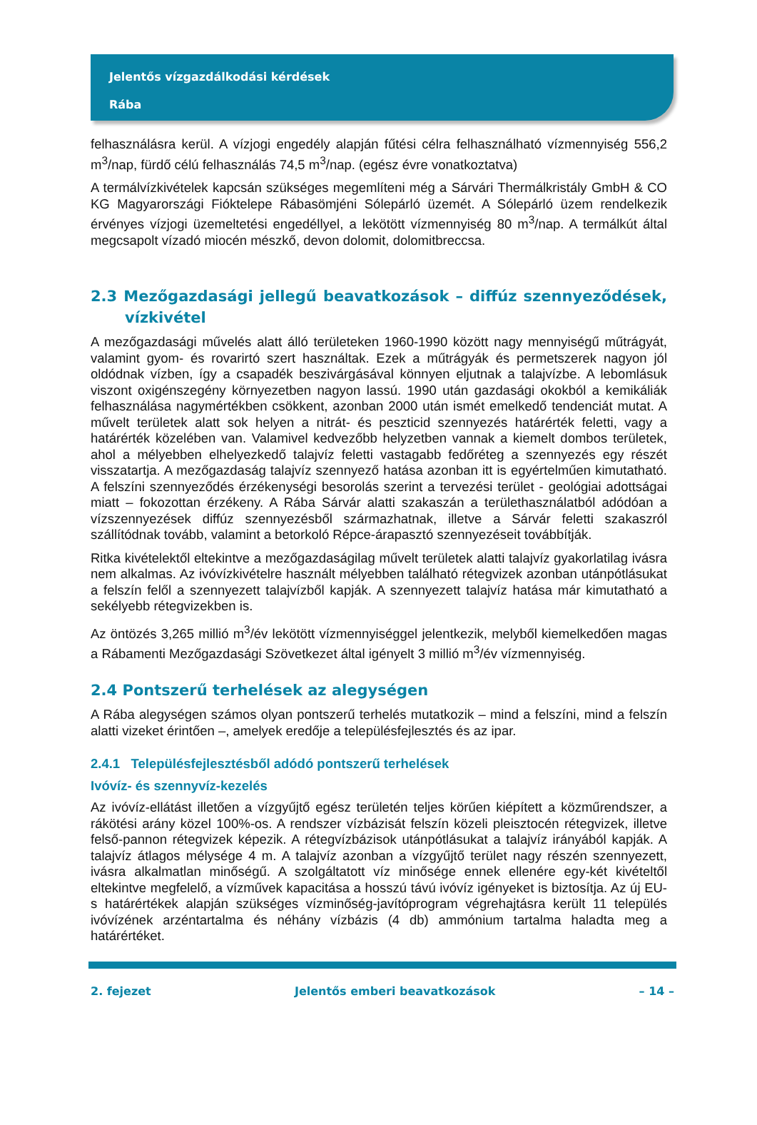Jelentős vízgazdálkodási kérdések
Rába
felhasználásra kerül. A vízjogi engedély alapján fűtési célra felhasználható vízmennyiség 556,2 m<sup>3</sup>/nap, fürdő célú felhasználás 74,5 m<sup>3</sup>/nap. (egész évre vonatkoztatva)
A termálvízkivételek kapcsán szükséges megemlíteni még a Sárvári Thermálkristály GmbH & CO KG Magyarországi Fióktelepe Rábasömjéni Sólepárló üzemét. A Sólepárló üzem rendelkezik érvényes vízjogi üzemeltetési engedéllyel, a lekötött vízmennyiség 80 m<sup>3</sup>/nap. A termálkút által megcsapolt vízadó miocén mészkő, devon dolomit, dolomitbreccsa.
2.3 Mezőgazdasági jellegű beavatkozások – diffúz szennyeződések, vízkivétel
A mezőgazdasági művelés alatt álló területeken 1960-1990 között nagy mennyiségű műtrágyát, valamint gyom- és rovarirtó szert használtak. Ezek a műtrágyák és permetszerek nagyon jól oldódnak vízben, így a csapadék beszivárgásával könnyen eljutnak a talajvízbe. A lebomlásuk viszont oxigénszegény környezetben nagyon lassú. 1990 után gazdasági okokból a kemikáliák felhasználása nagymértékben csökkent, azonban 2000 után ismét emelkedő tendenciát mutat. A művelt területek alatt sok helyen a nitrát- és peszticid szennyezés határérték feletti, vagy a határérték közelében van. Valamivel kedvezőbb helyzetben vannak a kiemelt dombos területek, ahol a mélyebben elhelyezkedő talajvíz feletti vastagabb fedőréteg a szennyezés egy részét visszatartja. A mezőgazdaság talajvíz szennyező hatása azonban itt is egyértelműen kimutatható. A felszíni szennyeződés érzékenységi besorolás szerint a tervezési terület - geológiai adottságai miatt – fokozottan érzékeny. A Rába Sárvár alatti szakaszán a területhasználatból adódóan a vízszennyezések diffúz szennyezésből származhatnak, illetve a Sárvár feletti szakaszról szállítódnak tovább, valamint a betorkoló Répce-árapasztó szennyezéseit továbbítják.
Ritka kivételektől eltekintve a mezőgazdaságilag művelt területek alatti talajvíz gyakorlatilag ivásra nem alkalmas. Az ivóvízkivételre használt mélyebben található rétegvizek azonban utánpótlásukat a felszín felől a szennyezett talajvízből kapják. A szennyezett talajvíz hatása már kimutatható a sekélyebb rétegvizekben is.
Az öntözés 3,265 millió m<sup>3</sup>/év lekötött vízmennyiséggel jelentkezik, melyből kiemelkedően magas a Rábamenti Mezőgazdasági Szövetkezet által igényelt 3 millió m<sup>3</sup>/év vízmennyiség.
2.4 Pontszerű terhelések az alegységen
A Rába alegységen számos olyan pontszerű terhelés mutatkozik – mind a felszíni, mind a felszín alatti vizeket érintően –, amelyek eredője a településfejlesztés és az ipar.
2.4.1 Településfejlesztésből adódó pontszerű terhelések
Ivóvíz- és szennyvíz-kezelés
Az ivóvíz-ellátást illetően a vízgyűjtő egész területén teljes körűen kiépített a közműrendszer, a rákötési arány közel 100%-os. A rendszer vízbázisát felszín közeli pleisztocén rétegvizek, illetve felső-pannon rétegvizek képezik. A rétegvízbázisok utánpótlásukat a talajvíz irányából kapják. A talajvíz átlagos mélysége 4 m. A talajvíz azonban a vízgyűjtő terület nagy részén szennyezett, ivásra alkalmatlan minőségű. A szolgáltatott víz minősége ennek ellenére egy-két kivételtől eltekintve megfelelő, a vízművek kapacitása a hosszú távú ivóvíz igényeket is biztosítja. Az új EU-s határértékek alapján szükséges vízminőség-javítóprogram végrehajtásra került 11 település ivóvízének arzéntartalma és néhány vízbázis (4 db) ammónium tartalma haladta meg a határértéket.
2. fejezet Jelentős emberi beavatkozások – 14 –